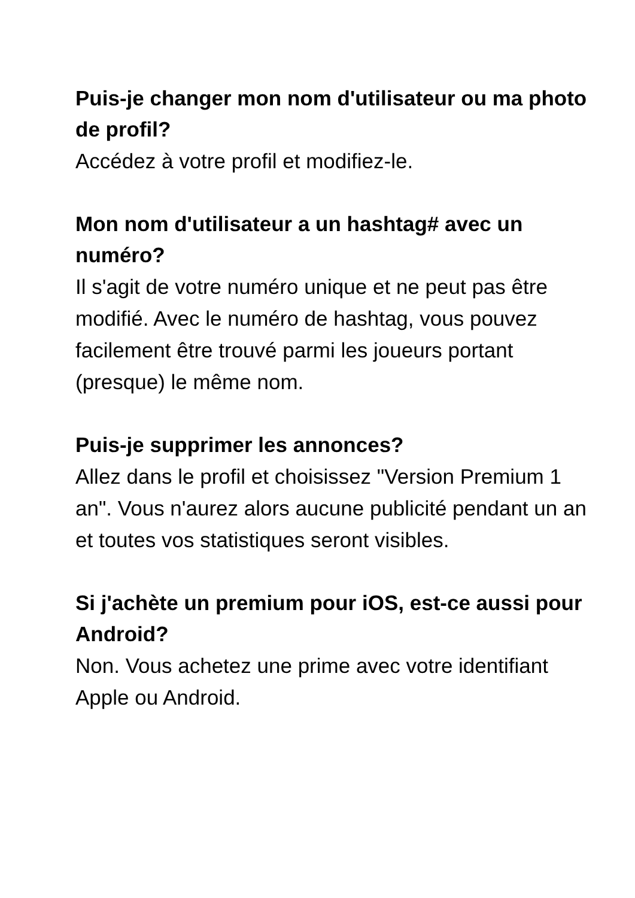Puis-je changer mon nom d'utilisateur ou ma photo de profil?
Accédez à votre profil et modifiez-le.
Mon nom d'utilisateur a un hashtag# avec un numéro?
Il s'agit de votre numéro unique et ne peut pas être modifié. Avec le numéro de hashtag, vous pouvez facilement être trouvé parmi les joueurs portant (presque) le même nom.
Puis-je supprimer les annonces?
Allez dans le profil et choisissez "Version Premium 1 an". Vous n'aurez alors aucune publicité pendant un an et toutes vos statistiques seront visibles.
Si j'achète un premium pour iOS, est-ce aussi pour Android?
Non. Vous achetez une prime avec votre identifiant Apple ou Android.